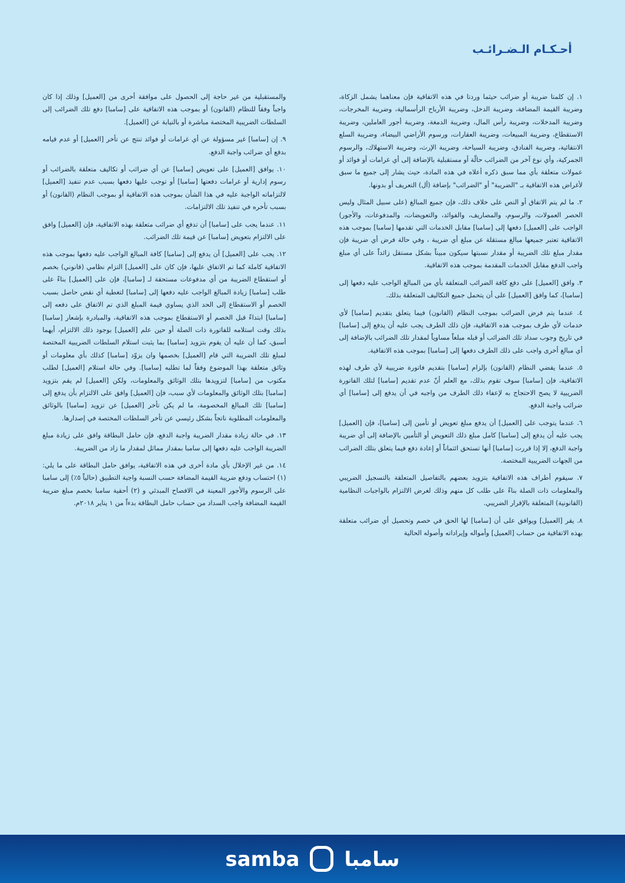أحـكـام الـضـرائـب
١. إن كلمتا ضريبة أو ضرائب حيثما وردتا في هذه الاتفاقية فإن معناهما يشمل الزكاة، وضريبة القيمة المضافة، وضريبة الدخل، وضريبة الأرباح الرأسمالية، وضريبة المخرجات، وضريبة المدخلات، وضريبة رأس المال، وضريبة الدمغة، وضريبة أجور العاملين، وضريبة الاستقطاع، وضريبة المبيعات، وضريبة العقارات، ورسوم الأراضي البيضاء، وضريبة السلع الانتقائية، وضريبة الفنادق، وضريبة السياحة، وضريبة الإرث، وضريبة الاستهلاك، والرسوم الجمركية، وأي نوع آخر من الضرائب حالّة أو مستقبلية بالإضافة إلى أي غرامات أو فوائد أو عمولات متعلقة بأي مما سبق ذكره أعلاه في هذه المادة، حيث يشار إلى جميع ما سبق لأغراض هذه الاتفاقية بـ "الضريبة" أو "الضرائب" بإضافة (أل) التعريف أو بدونها.
٢. ما لم يتم الاتفاق أو النص على خلاف ذلك، فإن جميع المبالغ (على سبيل المثال وليس الحصر العمولات، والرسوم، والمصاريف، والفوائد، والتعويضات، والمدفوعات، والأجور) الواجب على [العميل] دفعها إلى [سامبا] مقابل الخدمات التي تقدمها [سامبا] بموجب هذه الاتفاقية تعتبر جميعها مبالغ مستقلة عن مبلغ أي ضريبة ، وفي حالة فرض أي ضريبة فإن مقدار مبلغ تلك الضريبة أو مقدار نسبتها سيكون مبيناً بشكل مستقل زائداً على أي مبلغ واجب الدفع مقابل الخدمات المقدمة بموجب هذه الاتفاقية.
٣. وافق [العميل] على دفع كافة الضرائب المتعلقة بأي من المبالغ الواجب عليه دفعها إلى [سامبا]، كما وافق [العميل] على أن يتحمل جميع التكاليف المتعلقة بذلك.
٤. عندما يتم فرض الضرائب بموجب النظام (القانون) فيما يتعلق بتقديم [سامبا] لأي خدمات لأي طرف بموجب هذه الاتفاقية، فإن ذلك الطرف يجب عليه أن يدفع إلى [سامبا] في تاريخ وجوب سداد تلك الضرائب أو قبله مبلغاً مساوياً لمقدار تلك الضرائب بالإضافة إلى أي مبالغ أخرى واجب على ذلك الطرف دفعها إلى [سامبا] بموجب هذه الاتفاقية.
٥. عندما يقضي النظام (القانون) بإلزام [سامبا] بتقديم فاتورة ضريبية لأي طرف لهذه الاتفاقية، فإن [سامبا] سوف تقوم بذلك، مع العلم أنّ عدم تقديم [سامبا] لتلك الفاتورة الضريبية لا يصح الاحتجاج به لإعفاء ذلك الطرف من واجبه في أن يدفع إلى [سامبا] أي ضرائب واجبة الدفع.
٦. عندما يتوجب على [العميل] أن يدفع مبلغ تعويض أو تأمين إلى [سامبا]، فإن [العميل] يجب عليه أن يدفع إلى [سامبا] كامل مبلغ ذلك التعويض أو التأمين بالإضافة إلى أي ضريبة واجبة الدفع، إلا إذا قررت [سامبا] أنها تستحق ائتماناً أو إعادة دفع فيما يتعلق بتلك الضرائب من الجهات الضريبية المختصة.
٧. سيقوم أطراف هذه الاتفاقية بتزويد بعضهم بالتفاصيل المتعلقة بالتسجيل الضريبي والمعلومات ذات الصلة بناءً على طلب كل منهم وذلك لغرض الالتزام بالواجبات النظامية (القانونية) المتعلقة بالإقرار الضريبي.
٨. يقر [العميل] ويوافق على أن [سامبا] لها الحق في خصم وتحصيل أي ضرائب متعلقة بهذه الاتفاقية من حساب [العميل] وأمواله وإيراداته وأصوله الحالية
والمستقبلية من غير حاجة إلى الحصول على موافقة أخرى من [العميل] وذلك إذا كان واجباً وفقاً للنظام (القانون) أو بموجب هذه الاتفاقية على [سامبا] دفع تلك الضرائب إلى السلطات الضريبية المختصة مباشرة أو بالنيابة عن [العميل].
٩. إن [سامبا] غير مسؤولة عن أي غرامات أو فوائد تنتج عن تأخر [العميل] أو عدم قيامه بدفع أي ضرائب واجبة الدفع.
١٠. يوافق [العميل] على تعويض [سامبا] عن أي ضرائب أو تكاليف متعلقة بالضرائب أو رسوم إدارية أو غرامات دفعتها [سامبا] أو توجب عليها دفعها بسبب عدم تنفيذ [العميل] لالتزاماته الواجبة عليه في هذا الشأن بموجب هذه الاتفاقية أو بموجب النظام (القانون) أو بسبب تأخره في تنفيذ تلك الالتزامات.
١١. عندما يجب على [سامبا] أن تدفع أي ضرائب متعلقة بهذه الاتفاقية، فإن [العميل] وافق على الالتزام بتعويض [سامبا] عن قيمة تلك الضرائب.
١٢. يجب على [العميل] أن يدفع إلى [سامبا] كافة المبالغ الواجب عليه دفعها بموجب هذه الاتفاقية كاملة كما تم الاتفاق عليها، فإن كان على [العميل] التزام نظامي (قانوني) بخصم أو استقطاع الضريبة من أي مدفوعات مستحقة لـ [سامبا]، فإن على [العميل] بناءً على طلب [سامبا] زيادة المبالغ الواجب عليه دفعها إلى [سامبا] لتغطية أي نقص حاصل بسبب الخصم أو الاستقطاع إلى الحد الذي يساوي قيمة المبلغ الذي تم الاتفاق على دفعه إلى [سامبا] ابتداءً قبل الخصم أو الاستقطاع بموجب هذه الاتفاقية، والمبادرة بإشعار [سامبا] بذلك وقت استلامه للفاتورة ذات الصلة أو حين علم [العميل] بوجود ذلك الالتزام، أيهما أسبق، كما أن عليه أن يقوم بتزويد [سامبا] بما يثبت استلام السلطات الضريبية المختصة لمبلغ تلك الضريبة التي قام [العميل] بخصمها وان يزوّد [سامبا] كذلك بأي معلومات أو وثائق متعلقة بهذا الموضوع وفقاً لما تطلبه [سامبا]. وفي حالة استلام [العميل] لطلب مكتوب من [سامبا] لتزويدها بتلك الوثائق والمعلومات، ولكن [العميل] لم يقم بتزويد [سامبا] بتلك الوثائق والمعلومات لأي سبب، فإن [العميل] وافق على الالتزام بأن يدفع إلى [سامبا] تلك المبالغ المخصومة، ما لم يكن تأخر [العميل] عن تزويد [سامبا] بالوثائق والمعلومات المطلوبة ناتجاً بشكل رئيسي عن تأخر السلطات المختصة في إصدارها.
١٣. في حالة زيادة مقدار الضريبة واجبة الدفع، فإن حامل البطاقة وافق على زيادة مبلغ الضريبة الواجب عليه دفعها إلى سامبا بمقدار مماثل لمقدار ما زاد من الضريبة.
١٤. من غير الإخلال بأي مادة أخرى في هذه الاتفاقية، يوافق حامل البطاقة على ما يلي: (١) احتساب ودفع ضريبة القيمة المضافة حسب النسبة واجبة التطبيق (حالياً ٥٪) إلى سامبا على الرسوم والأجور المعينة في الافصاح المبدئي و (٢) أحقية سامبا بخصم مبلغ ضريبة القيمة المضافة واجب السداد من حساب حامل البطاقة بدءاً من ١ يناير ٢٠١٨م.
samba سامبا